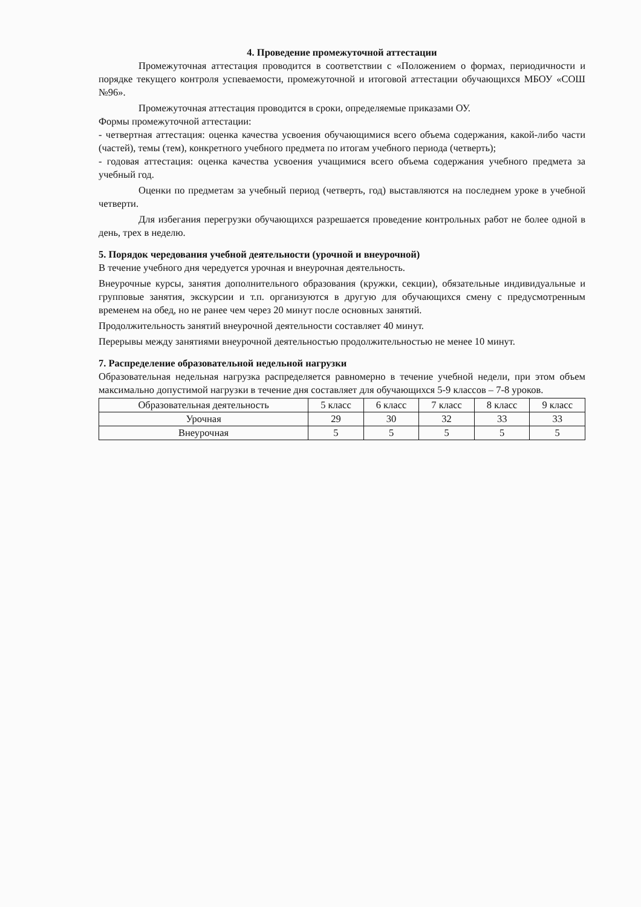4. Проведение промежуточной аттестации
Промежуточная аттестация проводится в соответствии с «Положением о формах, периодичности и порядке текущего контроля успеваемости, промежуточной и итоговой аттестации обучающихся МБОУ «СОШ №96».
Промежуточная аттестация проводится в сроки, определяемые приказами ОУ.
Формы промежуточной аттестации:
- четвертная аттестация: оценка качества усвоения обучающимися всего объема содержания, какой-либо части (частей), темы (тем), конкретного учебного предмета по итогам учебного периода (четверть);
- годовая аттестация: оценка качества усвоения учащимися всего объема содержания учебного предмета за учебный год.
Оценки по предметам за учебный период (четверть, год) выставляются на последнем уроке в учебной четверти.
Для избегания перегрузки обучающихся разрешается проведение контрольных работ не более одной в день, трех в неделю.
5. Порядок чередования учебной деятельности (урочной и внеурочной)
В течение учебного дня чередуется урочная и внеурочная деятельность.
Внеурочные курсы, занятия дополнительного образования (кружки, секции), обязательные индивидуальные и групповые занятия, экскурсии и т.п. организуются в другую для обучающихся смену с предусмотренным временем на обед, но не ранее чем через 20 минут после основных занятий.
Продолжительность занятий внеурочной деятельности составляет 40 минут.
Перерывы между занятиями внеурочной деятельностью продолжительностью не менее 10 минут.
7. Распределение образовательной недельной нагрузки
Образовательная недельная нагрузка распределяется равномерно в течение учебной недели, при этом объем максимально допустимой нагрузки в течение дня составляет для обучающихся 5-9 классов – 7-8 уроков.
| Образовательная деятельность | 5 класс | 6 класс | 7 класс | 8 класс | 9 класс |
| Урочная | 29 | 30 | 32 | 33 | 33 |
| Внеурочная | 5 | 5 | 5 | 5 | 5 |